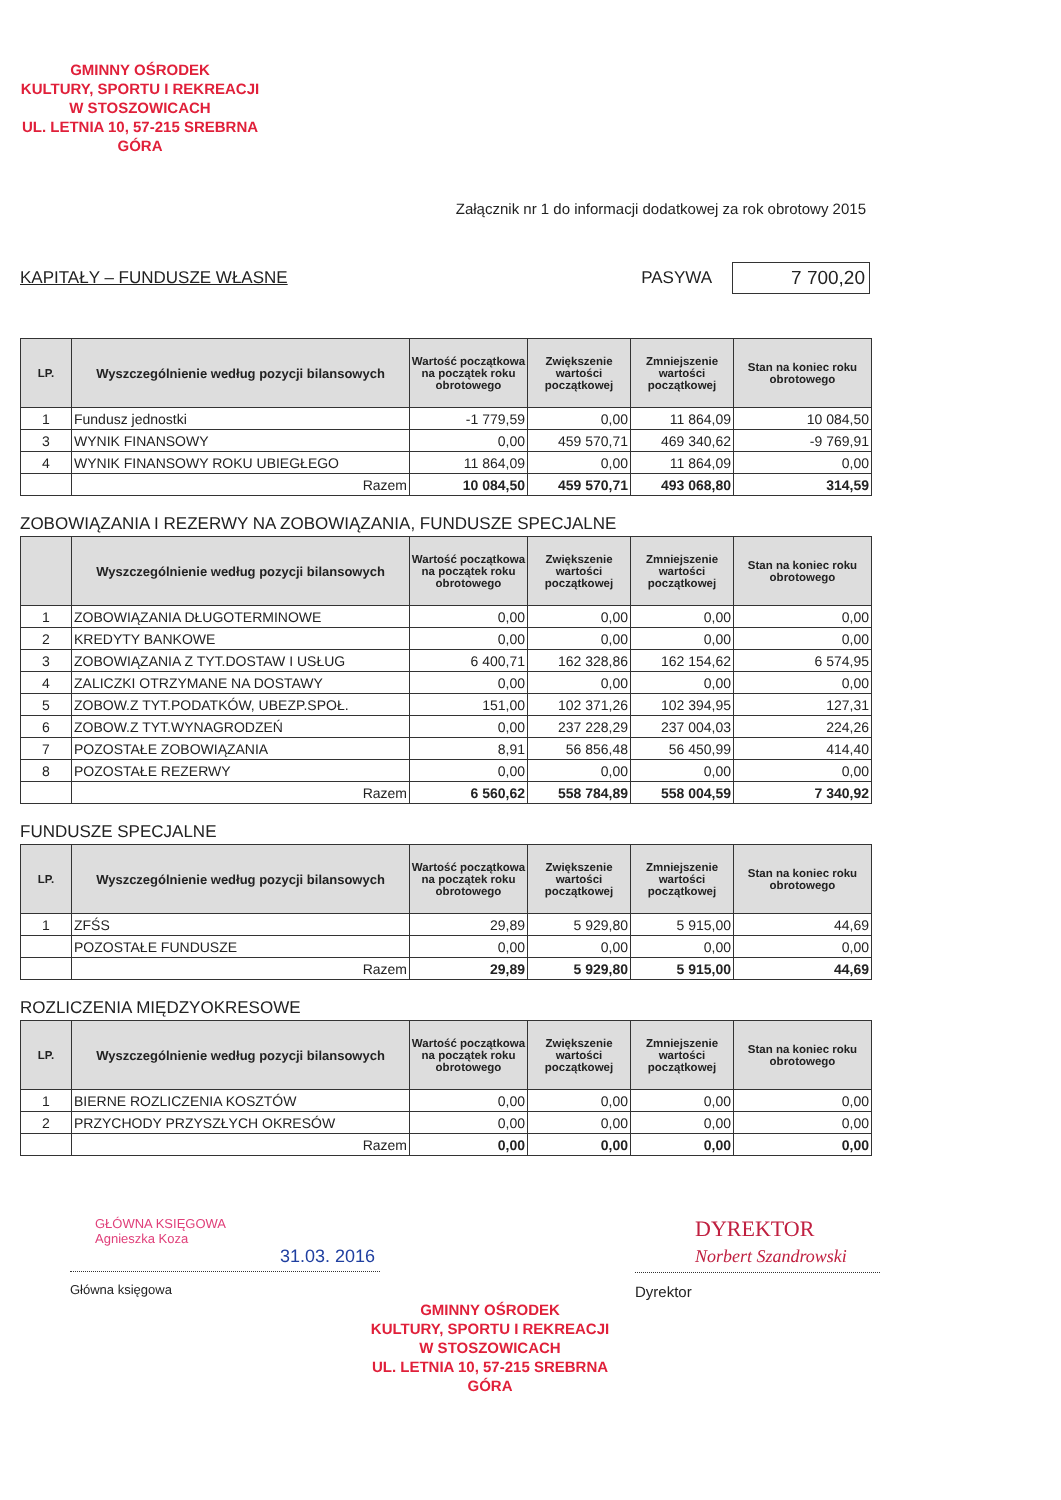GMINNY OŚRODEK
KULTURY, SPORTU I REKREACJI
W STOSZOWICACH
UL. LETNIA 10, 57-215 SREBRNA GÓRA
Załącznik nr 1 do informacji dodatkowej za rok obrotowy 2015
KAPITAŁY – FUNDUSZE WŁASNE PASYWA 7 700,20
| LP. | Wyszczególnienie według pozycji bilansowych | Wartość początkowa na początek roku obrotowego | Zwiększenie wartości początkowej | Zmniejszenie wartości początkowej | Stan na koniec roku obrotowego |
| --- | --- | --- | --- | --- | --- |
| 1 | Fundusz jednostki | -1 779,59 | 0,00 | 11 864,09 | 10 084,50 |
| 3 | WYNIK FINANSOWY | 0,00 | 459 570,71 | 469 340,62 | -9 769,91 |
| 4 | WYNIK FINANSOWY ROKU UBIEGŁEGO | 11 864,09 | 0,00 | 11 864,09 | 0,00 |
| | Razem | 10 084,50 | 459 570,71 | 493 068,80 | 314,59 |
ZOBOWIĄZANIA I REZERWY NA ZOBOWIĄZANIA, FUNDUSZE SPECJALNE
| | Wyszczególnienie według pozycji bilansowych | Wartość początkowa na początek roku obrotowego | Zwiększenie wartości początkowej | Zmniejszenie wartości początkowej | Stan na koniec roku obrotowego |
| --- | --- | --- | --- | --- | --- |
| 1 | ZOBOWIĄZANIA DŁUGOTERMINOWE | 0,00 | 0,00 | 0,00 | 0,00 |
| 2 | KREDYTY BANKOWE | 0,00 | 0,00 | 0,00 | 0,00 |
| 3 | ZOBOWIĄZANIA Z TYT.DOSTAW I USŁUG | 6 400,71 | 162 328,86 | 162 154,62 | 6 574,95 |
| 4 | ZALICZKI OTRZYMANE NA DOSTAWY | 0,00 | 0,00 | 0,00 | 0,00 |
| 5 | ZOBOW.Z TYT.PODATKÓW, UBEZP.SPOŁ. | 151,00 | 102 371,26 | 102 394,95 | 127,31 |
| 6 | ZOBOW.Z TYT.WYNAGRODZEŃ | 0,00 | 237 228,29 | 237 004,03 | 224,26 |
| 7 | POZOSTAŁE ZOBOWIĄZANIA | 8,91 | 56 856,48 | 56 450,99 | 414,40 |
| 8 | POZOSTAŁE REZERWY | 0,00 | 0,00 | 0,00 | 0,00 |
| | Razem | 6 560,62 | 558 784,89 | 558 004,59 | 7 340,92 |
FUNDUSZE SPECJALNE
| LP. | Wyszczególnienie według pozycji bilansowych | Wartość początkowa na początek roku obrotowego | Zwiększenie wartości początkowej | Zmniejszenie wartości początkowej | Stan na koniec roku obrotowego |
| --- | --- | --- | --- | --- | --- |
| 1 | ZFŚS | 29,89 | 5 929,80 | 5 915,00 | 44,69 |
| | POZOSTAŁE FUNDUSZE | 0,00 | 0,00 | 0,00 | 0,00 |
| | Razem | 29,89 | 5 929,80 | 5 915,00 | 44,69 |
ROZLICZENIA MIĘDZYOKRESOWE
| LP. | Wyszczególnienie według pozycji bilansowych | Wartość początkowa na początek roku obrotowego | Zwiększenie wartości początkowej | Zmniejszenie wartości początkowej | Stan na koniec roku obrotowego |
| --- | --- | --- | --- | --- | --- |
| 1 | BIERNE ROZLICZENIA KOSZTÓW | 0,00 | 0,00 | 0,00 | 0,00 |
| 2 | PRZYCHODY PRZYSZŁYCH OKRESÓW | 0,00 | 0,00 | 0,00 | 0,00 |
| | Razem | 0,00 | 0,00 | 0,00 | 0,00 |
GŁÓWNA KSIĘGOWA
Agnieszka Koza
31.03. 2016
Główna księgowa
DYREKTOR
Norbert Szandrowski
Dyrektor
GMINNY OŚRODEK
KULTURY, SPORTU I REKREACJI
W STOSZOWICACH
UL. LETNIA 10, 57-215 SREBRNA GÓRA